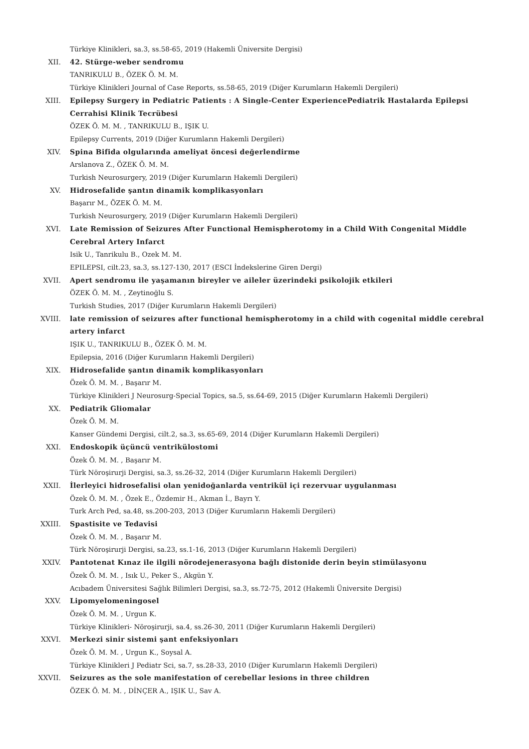Türkiye Klinikleri, sa.3, ss.58-65, 2019 (Hakemli Üniversite Dergisi)
XII. 42. Stürge-weber sendromu
TANRIKULU B., ÖZEK Ö. M. M.
Türkiye Klinikleri Journal of Case Reports, ss.58-65, 2019 (Diğer Kurumların Hakemli Dergileri)
XIII. Epilepsy Surgery in Pediatric Patients : A Single-Center ExperiencePediatrik Hastalarda Epilepsi Cerrahisi Klinik Tecrübesi
ÖZEK Ö. M. M. , TANRIKULU B., IŞIK U.
Epilepsy Currents, 2019 (Diğer Kurumların Hakemli Dergileri)
XIV. Spina Bifida olgularında ameliyat öncesi değerlendirme
Arslanova Z., ÖZEK Ö. M. M.
Turkish Neurosurgery, 2019 (Diğer Kurumların Hakemli Dergileri)
XV. Hidrosefalide şantın dinamik komplikasyonları
Başarır M., ÖZEK Ö. M. M.
Turkish Neurosurgery, 2019 (Diğer Kurumların Hakemli Dergileri)
XVI. Late Remission of Seizures After Functional Hemispherotomy in a Child With Congenital Middle Cerebral Artery Infarct
Isik U., Tanrikulu B., Ozek M. M.
EPILEPSI, cilt.23, sa.3, ss.127-130, 2017 (ESCI İndekslerine Giren Dergi)
XVII. Apert sendromu ile yaşamanın bireyler ve aileler üzerindeki psikolojik etkileri
ÖZEK Ö. M. M. , Zeytinoğlu S.
Turkish Studies, 2017 (Diğer Kurumların Hakemli Dergileri)
XVIII. late remission of seizures after functional hemispherotomy in a child with cogenital middle cerebral artery infarct
IŞIK U., TANRIKULU B., ÖZEK Ö. M. M.
Epilepsia, 2016 (Diğer Kurumların Hakemli Dergileri)
XIX. Hidrosefalide şantın dinamik komplikasyonları
Özek Ö. M. M. , Başarır M.
Türkiye Klinikleri J Neurosurg-Special Topics, sa.5, ss.64-69, 2015 (Diğer Kurumların Hakemli Dergileri)
XX. Pediatrik Gliomalar
Özek Ö. M. M.
Kanser Gündemi Dergisi, cilt.2, sa.3, ss.65-69, 2014 (Diğer Kurumların Hakemli Dergileri)
XXI. Endoskopik üçüncü ventrikülostomi
Özek Ö. M. M. , Başarır M.
Türk Nöroşirurji Dergisi, sa.3, ss.26-32, 2014 (Diğer Kurumların Hakemli Dergileri)
XXII. İlerleyici hidrosefalisi olan yenidoğanlarda ventrikül içi rezervuar uygulanması
Özek Ö. M. M. , Özek E., Özdemir H., Akman İ., Bayrı Y.
Turk Arch Ped, sa.48, ss.200-203, 2013 (Diğer Kurumların Hakemli Dergileri)
XXIII. Spastisite ve Tedavisi
Özek Ö. M. M. , Başarır M.
Türk Nöroşirurji Dergisi, sa.23, ss.1-16, 2013 (Diğer Kurumların Hakemli Dergileri)
XXIV. Pantotenat Kınaz ile ilgili nörodejenerasyona bağlı distonide derin beyin stimülasyonu
Özek Ö. M. M. , Isık U., Peker S., Akgün Y.
Acıbadem Üniversitesi Sağlık Bilimleri Dergisi, sa.3, ss.72-75, 2012 (Hakemli Üniversite Dergisi)
XXV. Lipomyelomeningosel
Özek Ö. M. M. , Urgun K.
Türkiye Klinikleri- Nöroşirurji, sa.4, ss.26-30, 2011 (Diğer Kurumların Hakemli Dergileri)
XXVI. Merkezi sinir sistemi şant enfeksiyonları
Özek Ö. M. M. , Urgun K., Soysal A.
Türkiye Klinikleri J Pediatr Sci, sa.7, ss.28-33, 2010 (Diğer Kurumların Hakemli Dergileri)
XXVII. Seizures as the sole manifestation of cerebellar lesions in three children
ÖZEK Ö. M. M. , DİNÇER A., IŞIK U., Sav A.